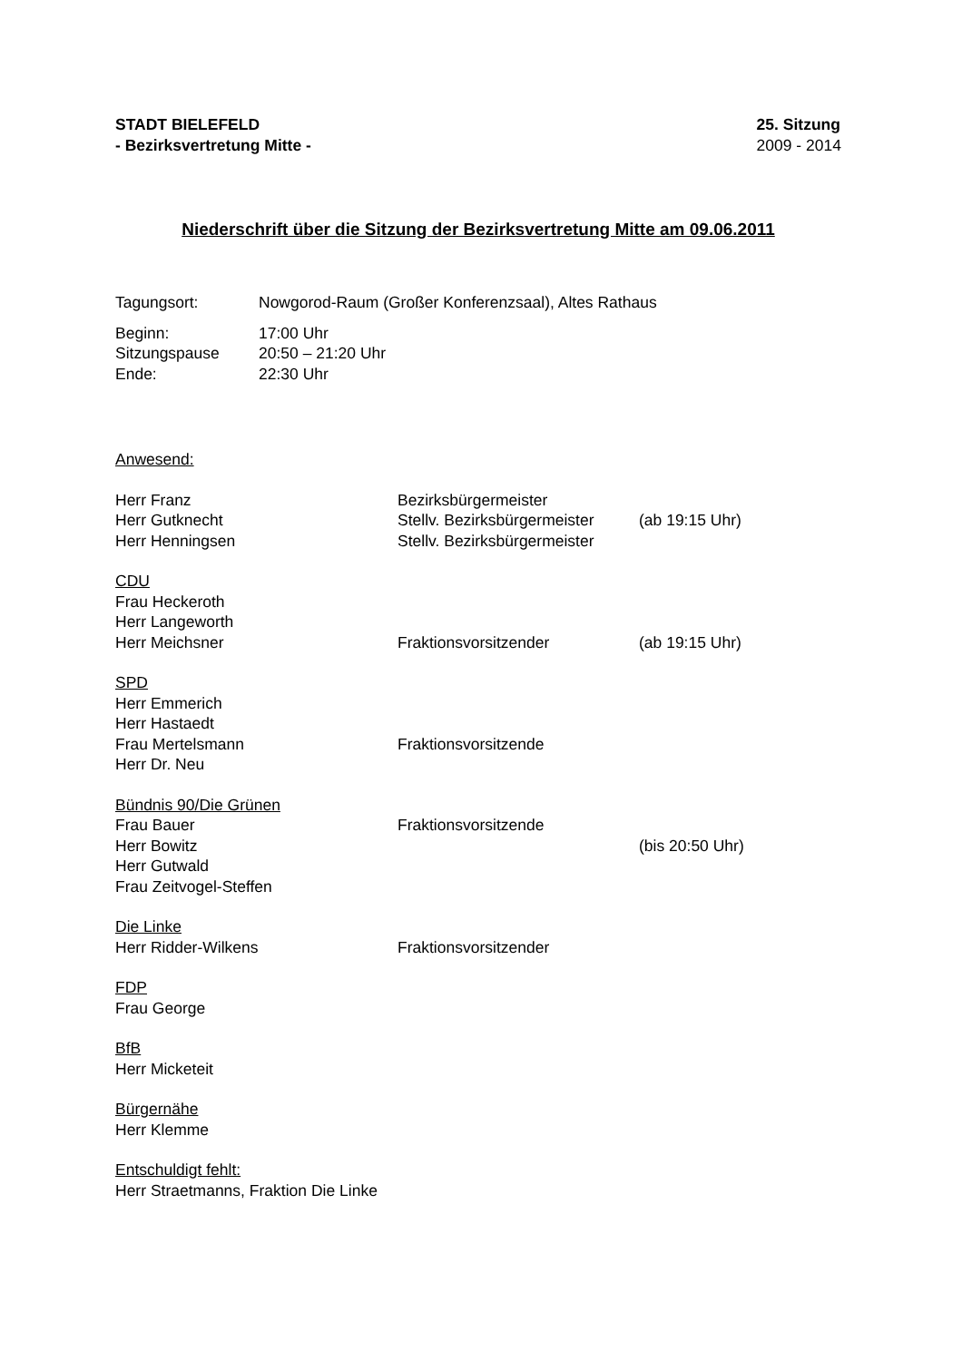STADT BIELEFELD
- Bezirksvertretung Mitte -
25. Sitzung
2009 - 2014
Niederschrift über die Sitzung der Bezirksvertretung Mitte am 09.06.2011
Tagungsort: Nowgorod-Raum (Großer Konferenzsaal), Altes Rathaus
Beginn: 17:00 Uhr
Sitzungspause 20:50 – 21:20 Uhr
Ende: 22:30 Uhr
Anwesend:
Herr Franz Bezirksbürgermeister
Herr Gutknecht Stellv. Bezirksbürgermeister
(ab 19:15 Uhr)
Herr Henningsen Stellv. Bezirksbürgermeister
CDU
Frau Heckeroth
Herr Langeworth
Herr Meichsner Fraktionsvorsitzender (ab 19:15 Uhr)
SPD
Herr Emmerich
Herr Hastaedt
Frau Mertelsmann Fraktionsvorsitzende
Herr Dr. Neu
Bündnis 90/Die Grünen
Frau Bauer Fraktionsvorsitzende
Herr Bowitz (bis 20:50 Uhr)
Herr Gutwald
Frau Zeitvogel-Steffen
Die Linke
Herr Ridder-Wilkens Fraktionsvorsitzender
FDP
Frau George
BfB
Herr Micketeit
Bürgernähe
Herr Klemme
Entschuldigt fehlt:
Herr Straetmanns, Fraktion Die Linke